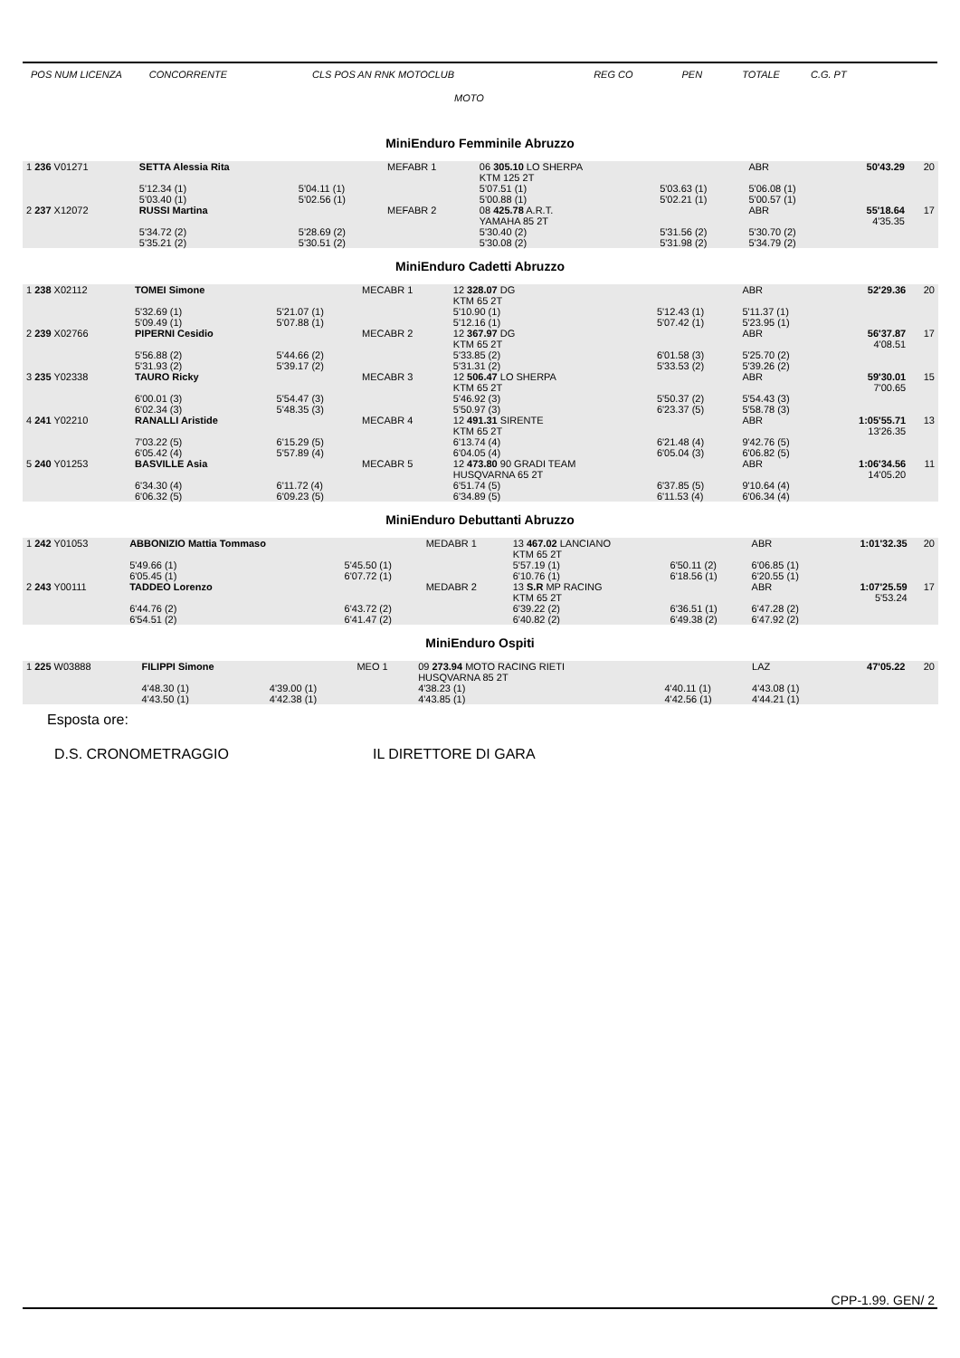POS NUM LICENZA CONCORRENTE CLS POS AN RNK MOTOCLUB REG CO PEN TOTALE C.G. PT
MOTO
MiniEnduro Femminile Abruzzo
| 1 236 V01271 | SETTA Alessia Rita | | MEFABR 1 | 06 305.10 LO SHERPA KTM 125 2T | | ABR | 50'43.29 | 20 |
| | 5'12.34 (1) 5'03.40 (1) | 5'04.11 (1) 5'02.56 (1) | | 5'07.51 (1) 5'00.88 (1) | 5'03.63 (1) 5'02.21 (1) | 5'06.08 (1) 5'00.57 (1) | | |
| 2 237 X12072 | RUSSI Martina | | MEFABR 2 | 08 425.78 A.R.T. YAMAHA 85 2T | | ABR | 55'18.64 4'35.35 | 17 |
| | 5'34.72 (2) 5'35.21 (2) | 5'28.69 (2) 5'30.51 (2) | | 5'30.40 (2) 5'30.08 (2) | 5'31.56 (2) 5'31.98 (2) | 5'30.70 (2) 5'34.79 (2) | | |
MiniEnduro Cadetti Abruzzo
| 1 238 X02112 | TOMEI Simone | | MECABR 1 | 12 328.07 DG KTM 65 2T | | ABR | 52'29.36 | 20 |
| | 5'32.69 (1) 5'09.49 (1) | 5'21.07 (1) 5'07.88 (1) | | 5'10.90 (1) 5'12.16 (1) | 5'12.43 (1) 5'07.42 (1) | 5'11.37 (1) 5'23.95 (1) | | |
| 2 239 X02766 | PIPERNI Cesidio | | MECABR 2 | 12 367.97 DG KTM 65 2T | | ABR | 56'37.87 4'08.51 | 17 |
| | 5'56.88 (2) 5'31.93 (2) | 5'44.66 (2) 5'39.17 (2) | | 5'33.85 (2) 5'31.31 (2) | 6'01.58 (3) 5'33.53 (2) | 5'25.70 (2) 5'39.26 (2) | | |
| 3 235 Y02338 | TAURO Ricky | | MECABR 3 | 12 506.47 LO SHERPA KTM 65 2T | | ABR | 59'30.01 7'00.65 | 15 |
| | 6'00.01 (3) 6'02.34 (3) | 5'54.47 (3) 5'48.35 (3) | | 5'46.92 (3) 5'50.97 (3) | 5'50.37 (2) 6'23.37 (5) | 5'54.43 (3) 5'58.78 (3) | | |
| 4 241 Y02210 | RANALLI Aristide | | MECABR 4 | 12 491.31 SIRENTE KTM 65 2T | | ABR | 1:05'55.71 13'26.35 | 13 |
| | 7'03.22 (5) 6'05.42 (4) | 6'15.29 (5) 5'57.89 (4) | | 6'13.74 (4) 6'04.05 (4) | 6'21.48 (4) 6'05.04 (3) | 9'42.76 (5) 6'06.82 (5) | | |
| 5 240 Y01253 | BASVILLE Asia | | MECABR 5 | 12 473.80 90 GRADI TEAM HUSQVARNA 65 2T | | ABR | 1:06'34.56 14'05.20 | 11 |
| | 6'34.30 (4) 6'06.32 (5) | 6'11.72 (4) 6'09.23 (5) | | 6'51.74 (5) 6'34.89 (5) | 6'37.85 (5) 6'11.53 (4) | 9'10.64 (4) 6'06.34 (4) | | |
MiniEnduro Debuttanti Abruzzo
| 1 242 Y01053 | ABBONIZIO Mattia Tommaso | | MEDABR 1 | 13 467.02 LANCIANO KTM 65 2T | | ABR | 1:01'32.35 | 20 |
| | 5'49.66 (1) 6'05.45 (1) | 5'45.50 (1) 6'07.72 (1) | | 5'57.19 (1) 6'10.76 (1) | 6'50.11 (2) 6'18.56 (1) | 6'06.85 (1) 6'20.55 (1) | | |
| 2 243 Y00111 | TADDEO Lorenzo | | MEDABR 2 | 13 S.R MP RACING KTM 65 2T | | ABR | 1:07'25.59 5'53.24 | 17 |
| | 6'44.76 (2) 6'54.51 (2) | 6'43.72 (2) 6'41.47 (2) | | 6'39.22 (2) 6'40.82 (2) | 6'36.51 (1) 6'49.38 (2) | 6'47.28 (2) 6'47.92 (2) | | |
MiniEnduro Ospiti
| 1 225 W03888 | FILIPPI Simone | | MEO 1 | 09 273.94 MOTO RACING RIETI HUSQVARNA 85 2T | | LAZ | 47'05.22 | 20 |
| | 4'48.30 (1) 4'43.50 (1) | 4'39.00 (1) 4'42.38 (1) | | 4'38.23 (1) 4'43.85 (1) | 4'40.11 (1) 4'42.56 (1) | 4'43.08 (1) 4'44.21 (1) | | |
Esposta ore:
D.S. CRONOMETRAGGIO IL DIRETTORE DI GARA
CPP-1.99. GEN/ 2